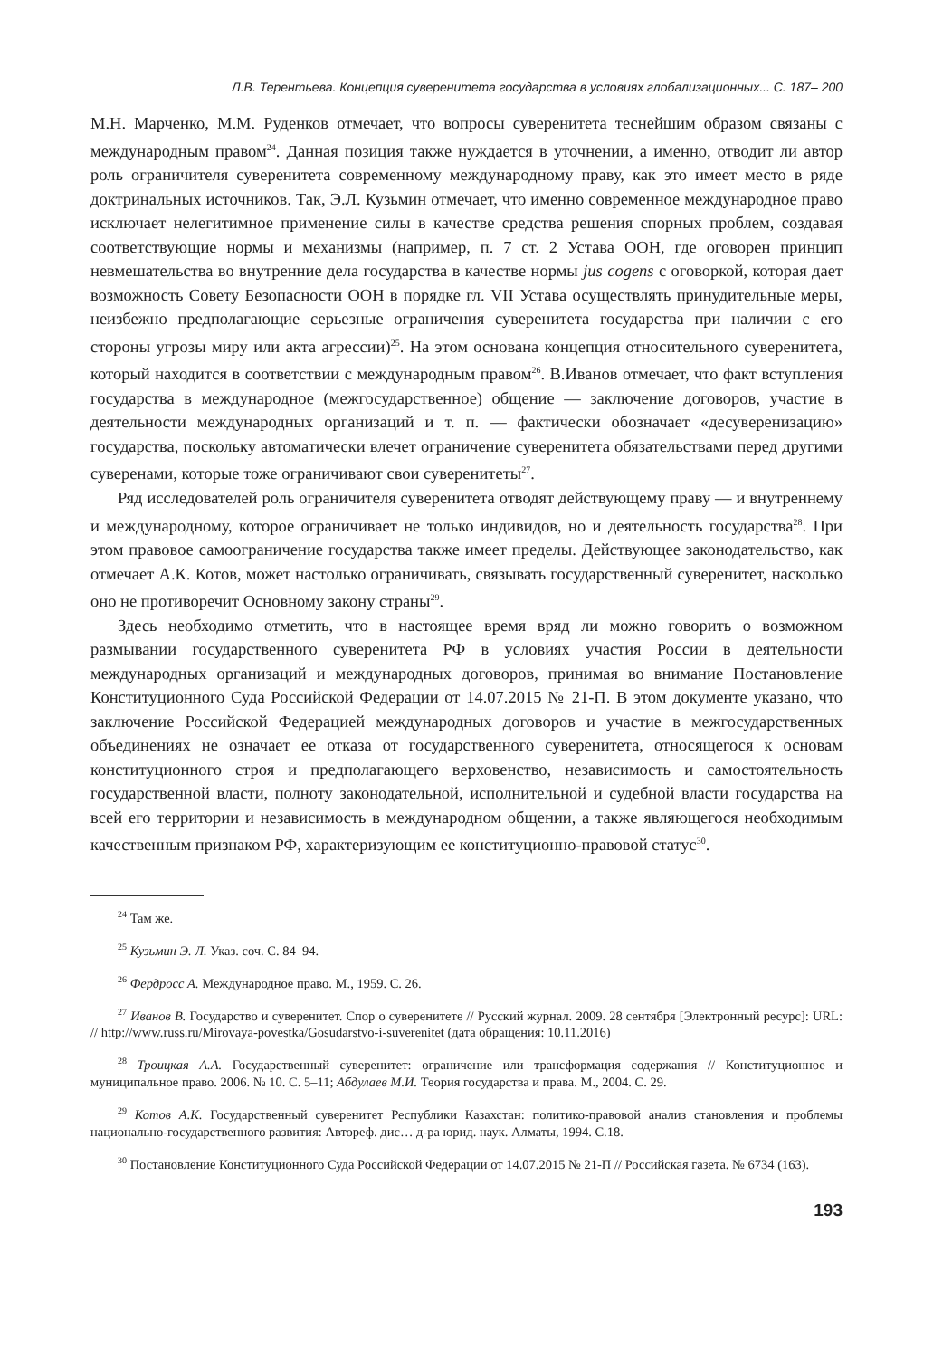Л.В. Терентьева. Концепция суверенитета государства в условиях глобализационных... С. 187– 200
М.Н. Марченко, М.М. Руденков отмечает, что вопросы суверенитета теснейшим образом связаны с международным правом<sup>24</sup>. Данная позиция также нуждается в уточнении, а именно, отводит ли автор роль ограничителя суверенитета современному международному праву, как это имеет место в ряде доктринальных источников. Так, Э.Л. Кузьмин отмечает, что именно современное международное право исключает нелегитимное применение силы в качестве средства решения спорных проблем, создавая соответствующие нормы и механизмы (например, п. 7 ст. 2 Устава ООН, где оговорен принцип невмешательства во внутренние дела государства в качестве нормы jus cogens с оговоркой, которая дает возможность Совету Безопасности ООН в порядке гл. VII Устава осуществлять принудительные меры, неизбежно предполагающие серьезные ограничения суверенитета государства при наличии с его стороны угрозы миру или акта агрессии)<sup>25</sup>. На этом основана концепция относительного суверенитета, который находится в соответствии с международным правом<sup>26</sup>. В.Иванов отмечает, что факт вступления государства в международное (межгосударственное) общение — заключение договоров, участие в деятельности международных организаций и т. п. — фактически обозначает «десуверенизацию» государства, поскольку автоматически влечет ограничение суверенитета обязательствами перед другими суверенами, которые тоже ограничивают свои суверенитеты<sup>27</sup>.
Ряд исследователей роль ограничителя суверенитета отводят действующему праву — и внутреннему и международному, которое ограничивает не только индивидов, но и деятельность государства<sup>28</sup>. При этом правовое самоограничение государства также имеет пределы. Действующее законодательство, как отмечает А.К. Котов, может настолько ограничивать, связывать государственный суверенитет, насколько оно не противоречит Основному закону страны<sup>29</sup>.
Здесь необходимо отметить, что в настоящее время вряд ли можно говорить о возможном размывании государственного суверенитета РФ в условиях участия России в деятельности международных организаций и международных договоров, принимая во внимание Постановление Конституционного Суда Российской Федерации от 14.07.2015 № 21-П. В этом документе указано, что заключение Российской Федерацией международных договоров и участие в межгосударственных объединениях не означает ее отказа от государственного суверенитета, относящегося к основам конституционного строя и предполагающего верховенство, независимость и самостоятельность государственной власти, полноту законодательной, исполнительной и судебной власти государства на всей его территории и независимость в международном общении, а также являющегося необходимым качественным признаком РФ, характеризующим ее конституционно-правовой статус<sup>30</sup>.
<sup>24</sup> Там же.
<sup>25</sup> Кузьмин Э. Л. Указ. соч. С. 84–94.
<sup>26</sup> Фердросс А. Международное право. М., 1959. С. 26.
<sup>27</sup> Иванов В. Государство и суверенитет. Спор о суверенитете // Русский журнал. 2009. 28 сентября [Электронный ресурс]: URL: // http://www.russ.ru/Mirovaya-povestka/Gosudarstvo-i-suverenitet (дата обращения: 10.11.2016)
<sup>28</sup> Троицкая А.А. Государственный суверенитет: ограничение или трансформация содержания // Конституционное и муниципальное право. 2006. № 10. С. 5–11; Абдулаев М.И. Теория государства и права. М., 2004. С. 29.
<sup>29</sup> Котов А.К. Государственный суверенитет Республики Казахстан: политико-правовой анализ становления и проблемы национально-государственного развития: Автореф. дис… д-ра юрид. наук. Алматы, 1994. С.18.
<sup>30</sup> Постановление Конституционного Суда Российской Федерации от 14.07.2015 № 21-П // Российская газета. № 6734 (163).
193